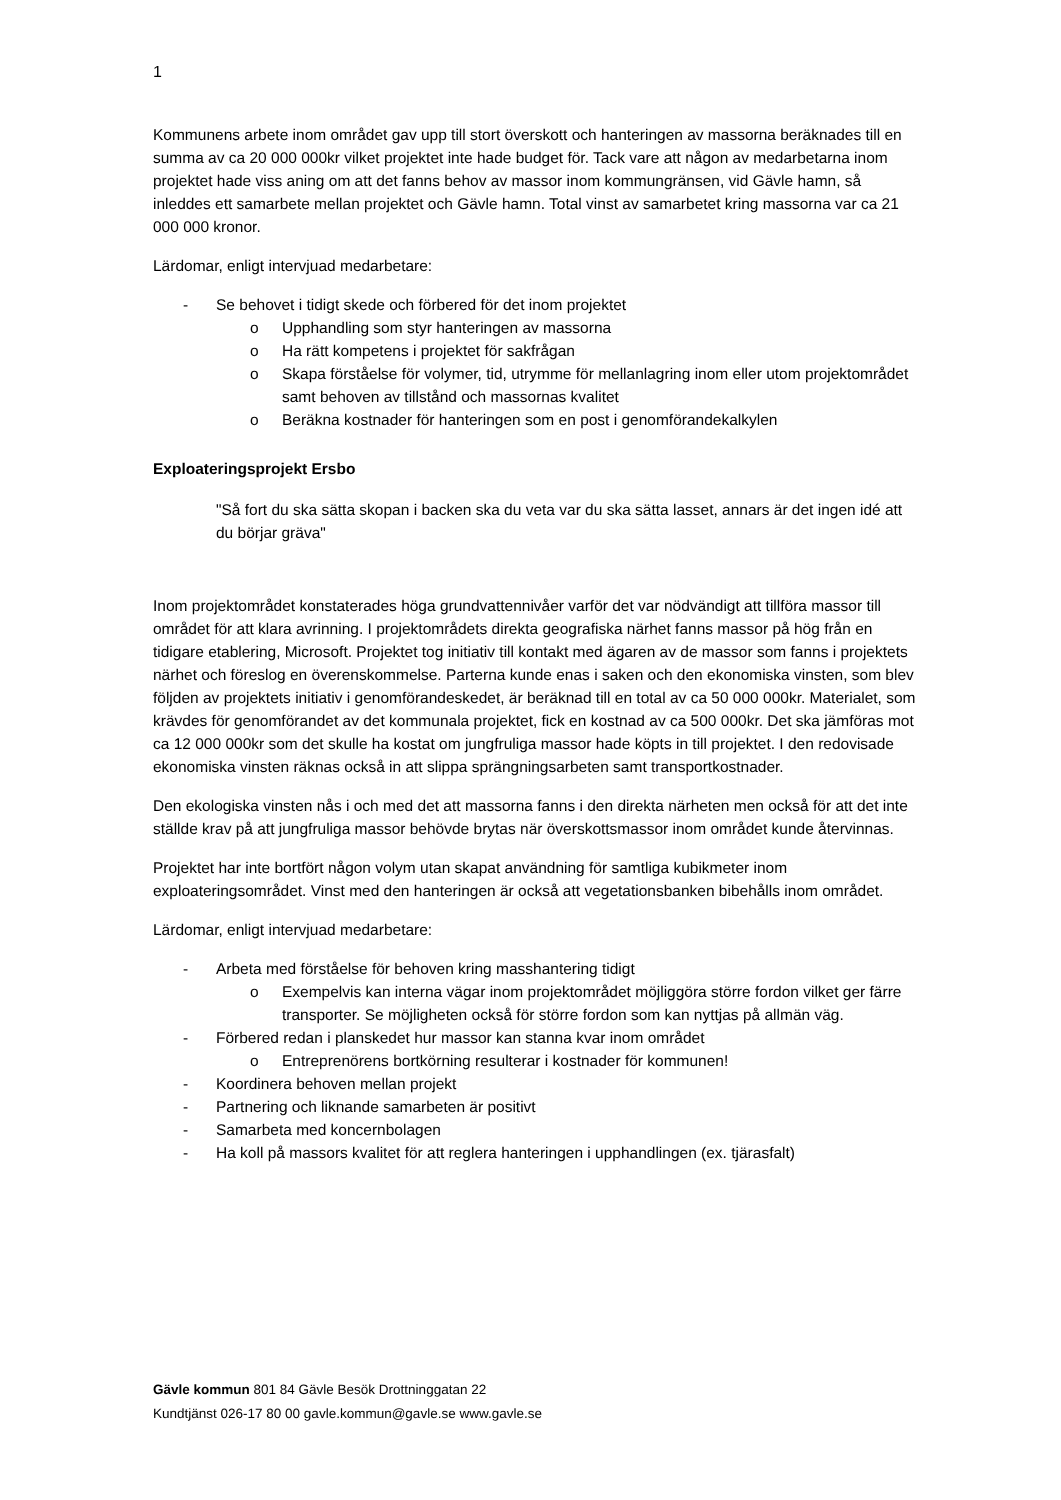1
Kommunens arbete inom området gav upp till stort överskott och hanteringen av massorna beräknades till en summa av ca 20 000 000kr vilket projektet inte hade budget för. Tack vare att någon av medarbetarna inom projektet hade viss aning om att det fanns behov av massor inom kommungränsen, vid Gävle hamn, så inleddes ett samarbete mellan projektet och Gävle hamn. Total vinst av samarbetet kring massorna var ca 21 000 000 kronor.
Lärdomar, enligt intervjuad medarbetare:
- Se behovet i tidigt skede och förbered för det inom projektet
o Upphandling som styr hanteringen av massorna
o Ha rätt kompetens i projektet för sakfrågan
o Skapa förståelse för volymer, tid, utrymme för mellanlagring inom eller utom projektområdet samt behoven av tillstånd och massornas kvalitet
o Beräkna kostnader för hanteringen som en post i genomförandekalkylen
Exploateringsprojekt Ersbo
"Så fort du ska sätta skopan i backen ska du veta var du ska sätta lasset, annars är det ingen idé att du börjar gräva"
Inom projektområdet konstaterades höga grundvattennivåer varför det var nödvändigt att tillföra massor till området för att klara avrinning. I projektområdets direkta geografiska närhet fanns massor på hög från en tidigare etablering, Microsoft. Projektet tog initiativ till kontakt med ägaren av de massor som fanns i projektets närhet och föreslog en överenskommelse. Parterna kunde enas i saken och den ekonomiska vinsten, som blev följden av projektets initiativ i genomförandeskedet, är beräknad till en total av ca 50 000 000kr. Materialet, som krävdes för genomförandet av det kommunala projektet, fick en kostnad av ca 500 000kr. Det ska jämföras mot ca 12 000 000kr som det skulle ha kostat om jungfruliga massor hade köpts in till projektet. I den redovisade ekonomiska vinsten räknas också in att slippa sprängningsarbeten samt transportkostnader.
Den ekologiska vinsten nås i och med det att massorna fanns i den direkta närheten men också för att det inte ställde krav på att jungfruliga massor behövde brytas när överskottsmassor inom området kunde återvinnas.
Projektet har inte bortfört någon volym utan skapat användning för samtliga kubikmeter inom exploateringsområdet. Vinst med den hanteringen är också att vegetationsbanken bibehålls inom området.
Lärdomar, enligt intervjuad medarbetare:
- Arbeta med förståelse för behoven kring masshantering tidigt
o Exempelvis kan interna vägar inom projektområdet möjliggöra större fordon vilket ger färre transporter. Se möjligheten också för större fordon som kan nyttjas på allmän väg.
- Förbered redan i planskedet hur massor kan stanna kvar inom området
o Entreprenörens bortkörning resulterar i kostnader för kommunen!
- Koordinera behoven mellan projekt
- Partnering och liknande samarbeten är positivt
- Samarbeta med koncernbolagen
- Ha koll på massors kvalitet för att reglera hanteringen i upphandlingen (ex. tjärasfalt)
Gävle kommun 801 84 Gävle Besök Drottninggatan 22
Kundtjänst 026-17 80 00 gavle.kommun@gavle.se www.gavle.se